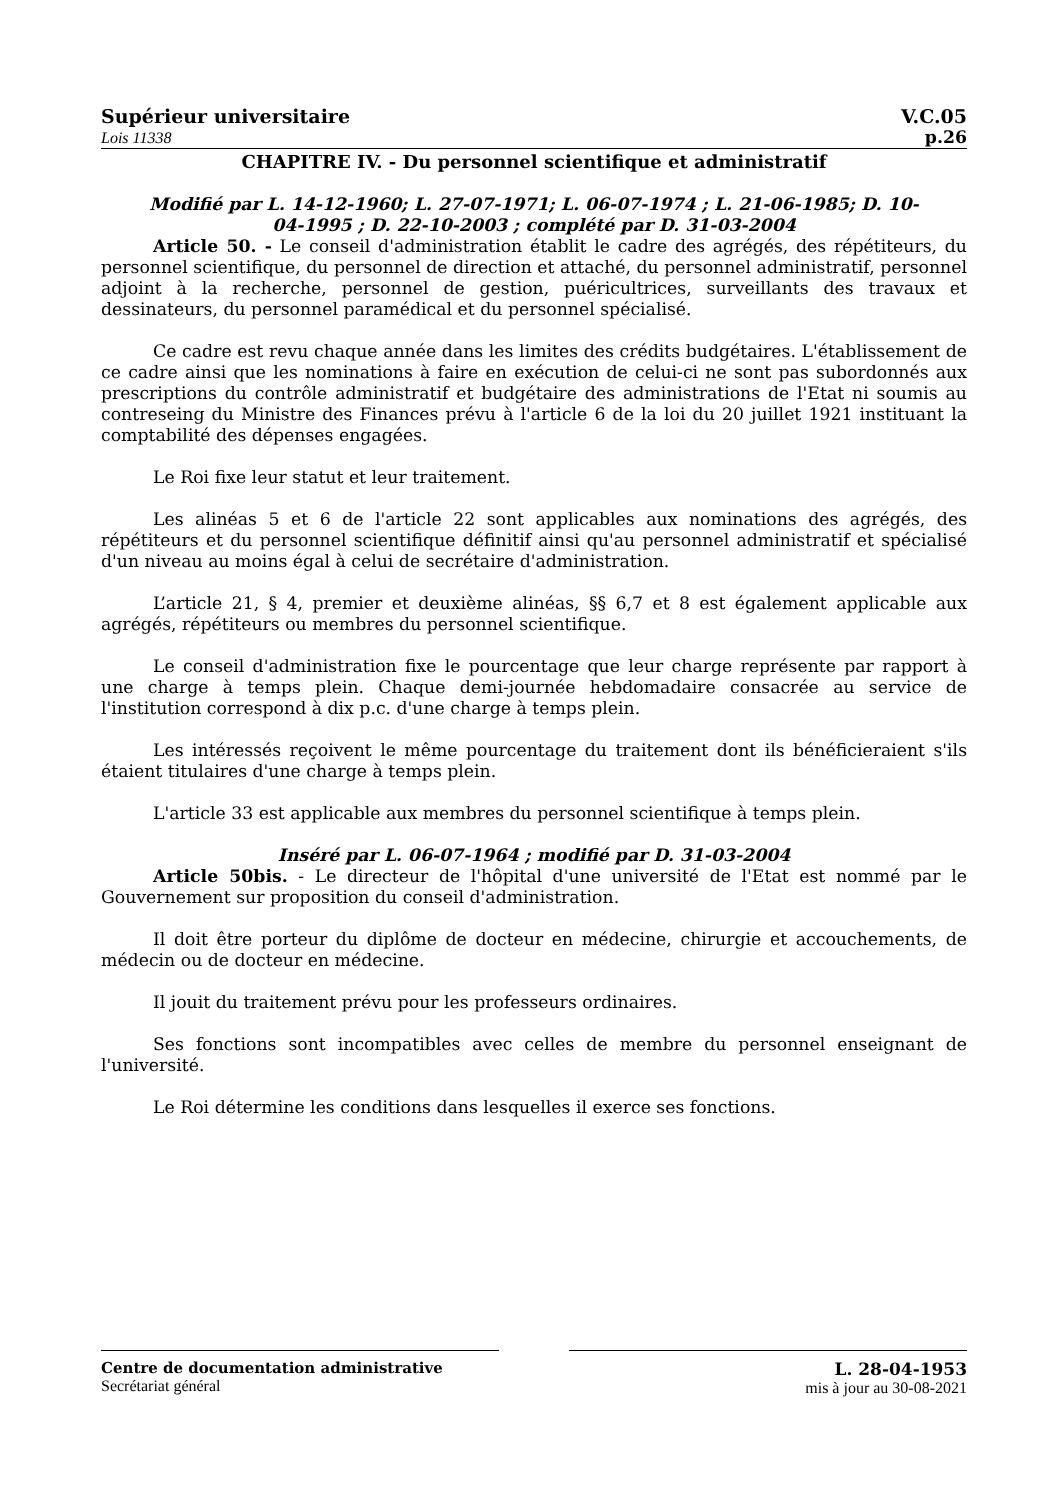Supérieur universitaire V.C.05
Lois 11338 p.26
CHAPITRE IV. - Du personnel scientifique et administratif
Modifié par L. 14-12-1960; L. 27-07-1971; L. 06-07-1974 ; L. 21-06-1985; D. 10-04-1995 ; D. 22-10-2003 ; complété par D. 31-03-2004
Article 50. - Le conseil d'administration établit le cadre des agrégés, des répétiteurs, du personnel scientifique, du personnel de direction et attaché, du personnel administratif, personnel adjoint à la recherche, personnel de gestion, puéricultrices, surveillants des travaux et dessinateurs, du personnel paramédical et du personnel spécialisé.
Ce cadre est revu chaque année dans les limites des crédits budgétaires. L'établissement de ce cadre ainsi que les nominations à faire en exécution de celui-ci ne sont pas subordonnés aux prescriptions du contrôle administratif et budgétaire des administrations de l'Etat ni soumis au contreseing du Ministre des Finances prévu à l'article 6 de la loi du 20 juillet 1921 instituant la comptabilité des dépenses engagées.
Le Roi fixe leur statut et leur traitement.
Les alinéas 5 et 6 de l'article 22 sont applicables aux nominations des agrégés, des répétiteurs et du personnel scientifique définitif ainsi qu'au personnel administratif et spécialisé d'un niveau au moins égal à celui de secrétaire d'administration.
L’article 21, § 4, premier et deuxième alinéas, §§ 6,7 et 8 est également applicable aux agrégés, répétiteurs ou membres du personnel scientifique.
Le conseil d'administration fixe le pourcentage que leur charge représente par rapport à une charge à temps plein. Chaque demi-journée hebdomadaire consacrée au service de l'institution correspond à dix p.c. d'une charge à temps plein.
Les intéressés reçoivent le même pourcentage du traitement dont ils bénéficieraient s'ils étaient titulaires d'une charge à temps plein.
L'article 33 est applicable aux membres du personnel scientifique à temps plein.
Inséré par L. 06-07-1964 ; modifié par D. 31-03-2004
Article 50bis. - Le directeur de l'hôpital d'une université de l'Etat est nommé par le Gouvernement sur proposition du conseil d'administration.
Il doit être porteur du diplôme de docteur en médecine, chirurgie et accouchements, de médecin ou de docteur en médecine.
Il jouit du traitement prévu pour les professeurs ordinaires.
Ses fonctions sont incompatibles avec celles de membre du personnel enseignant de l'université.
Le Roi détermine les conditions dans lesquelles il exerce ses fonctions.
Centre de documentation administrative
Secrétariat général
L. 28-04-1953
mis à jour au 30-08-2021